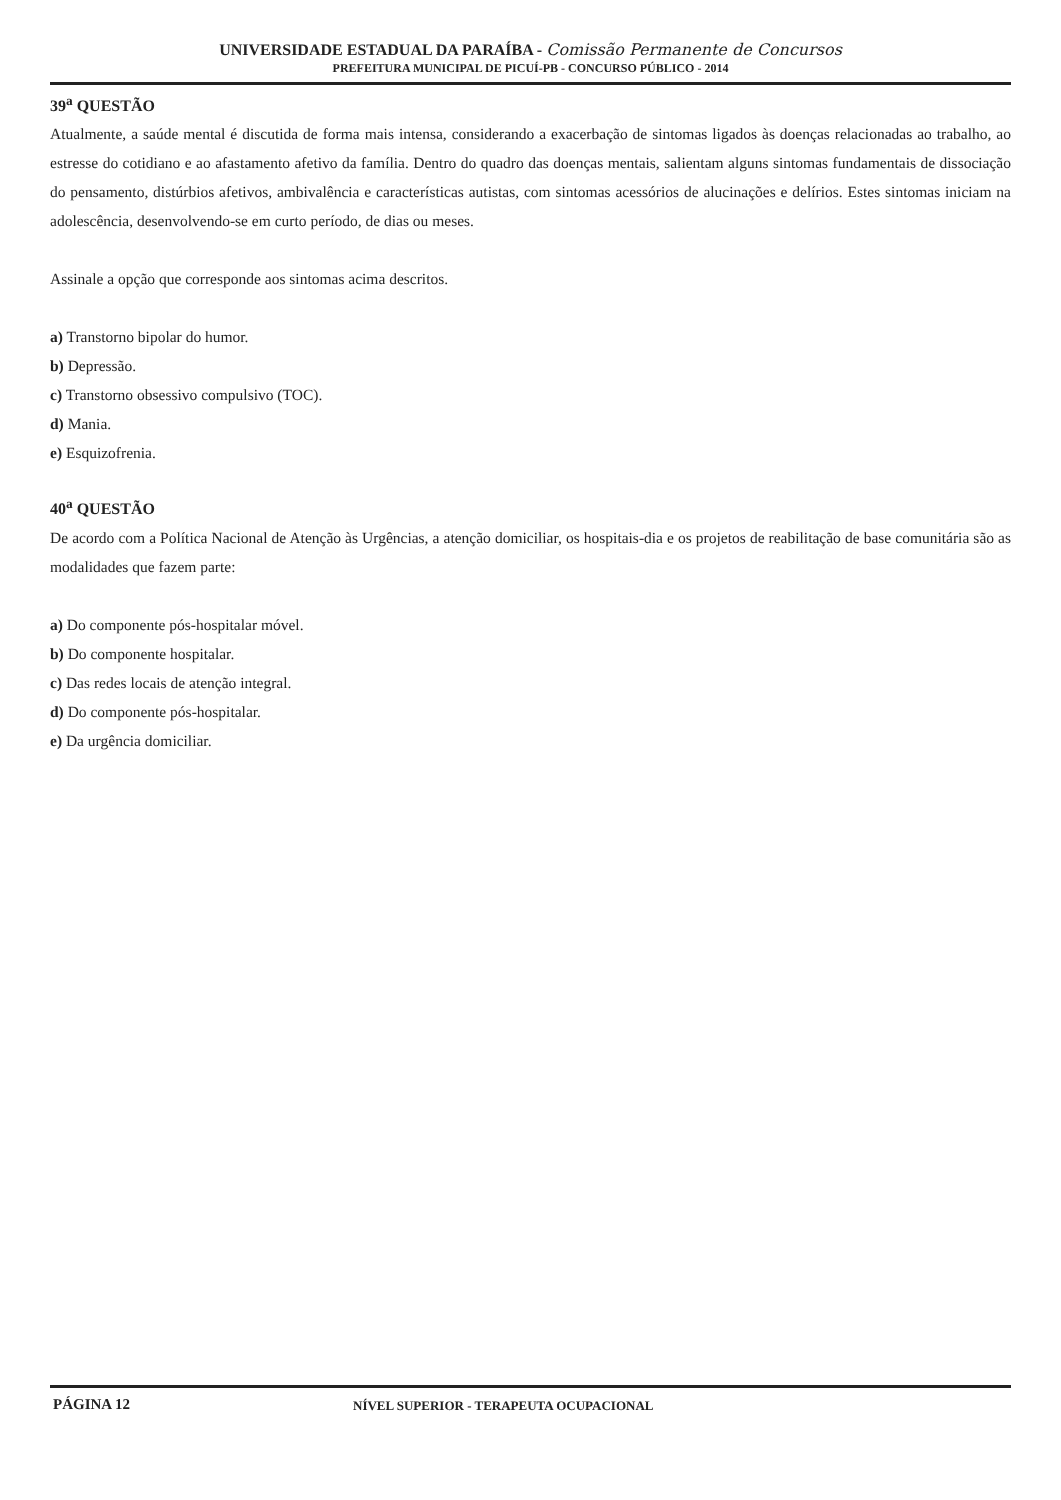UNIVERSIDADE ESTADUAL DA PARAÍBA - Comissão Permanente de Concursos
PREFEITURA MUNICIPAL DE PICUÍ-PB - CONCURSO PÚBLICO - 2014
39<sup>a</sup> QUESTÃO
Atualmente, a saúde mental é discutida de forma mais intensa, considerando a exacerbação de sintomas ligados às doenças relacionadas ao trabalho, ao estresse do cotidiano e ao afastamento afetivo da família. Dentro do quadro das doenças mentais, salientam alguns sintomas fundamentais de dissociação do pensamento, distúrbios afetivos, ambivalência e características autistas, com sintomas acessórios de alucinações e delírios. Estes sintomas iniciam na adolescência, desenvolvendo-se em curto período, de dias ou meses.
Assinale a opção que corresponde aos sintomas acima descritos.
a) Transtorno bipolar do humor.
b) Depressão.
c) Transtorno obsessivo compulsivo (TOC).
d) Mania.
e) Esquizofrenia.
40<sup>a</sup> QUESTÃO
De acordo com a Política Nacional de Atenção às Urgências, a atenção domiciliar, os hospitais-dia e os projetos de reabilitação de base comunitária são as modalidades que fazem parte:
a) Do componente pós-hospitalar móvel.
b) Do componente hospitalar.
c) Das redes locais de atenção integral.
d) Do componente pós-hospitalar.
e) Da urgência domiciliar.
PÁGINA 12
NÍVEL SUPERIOR - TERAPEUTA OCUPACIONAL